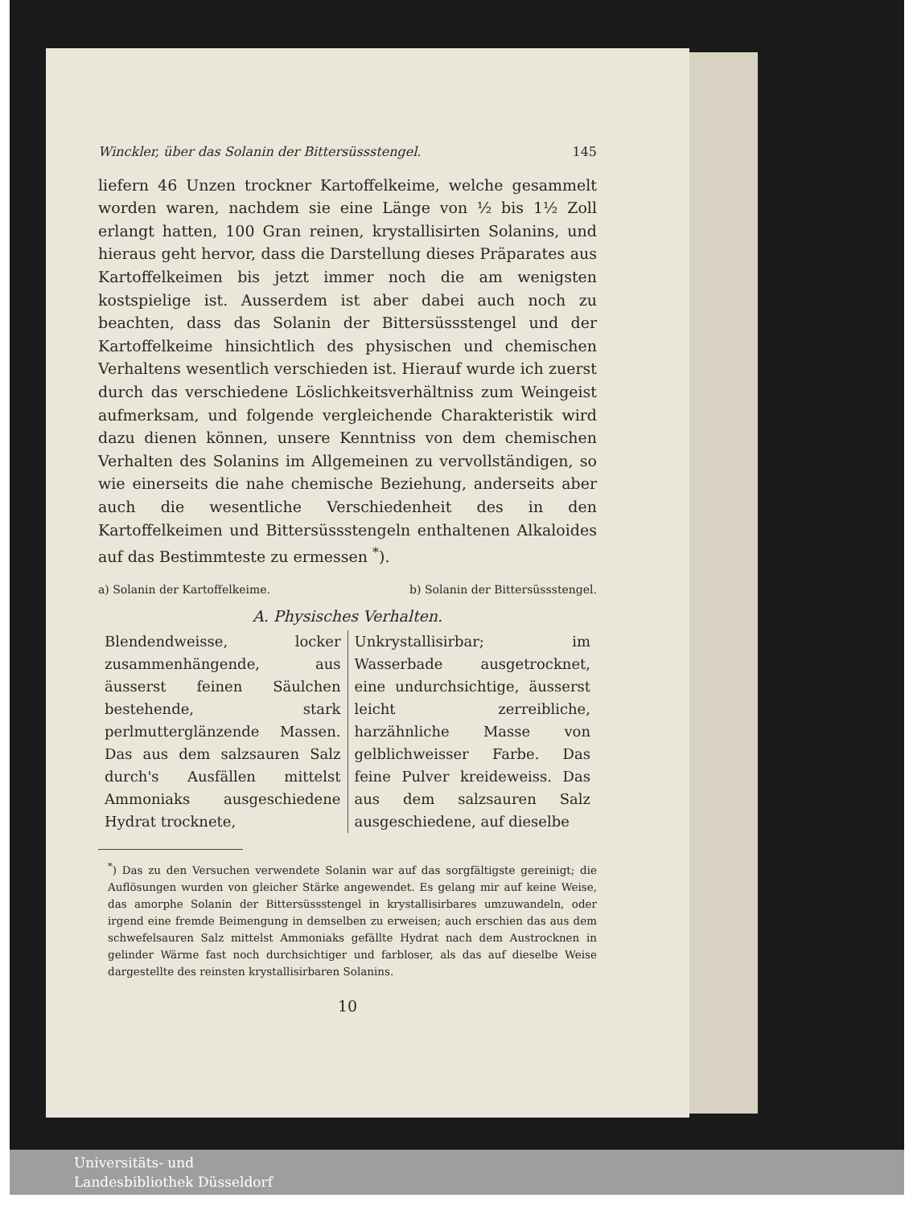Winckler, über das Solanin der Bittersüssstengel. 145
liefern 46 Unzen trockner Kartoffelkeime, welche gesammelt worden waren, nachdem sie eine Länge von ½ bis 1½ Zoll erlangt hatten, 100 Gran reinen, krystallisirten Solanins, und hieraus geht hervor, dass die Darstellung dieses Präparates aus Kartoffelkeimen bis jetzt immer noch die am wenigsten kostspielige ist. Ausserdem ist aber dabei auch noch zu beachten, dass das Solanin der Bittersüssstengel und der Kartoffelkeime hinsichtlich des physischen und chemischen Verhaltens wesentlich verschieden ist. Hierauf wurde ich zuerst durch das verschiedene Löslichkeitsverhältniss zum Weingeist aufmerksam, und folgende vergleichende Charakteristik wird dazu dienen können, unsere Kenntniss von dem chemischen Verhalten des Solanins im Allgemeinen zu vervollständigen, so wie einerseits die nahe chemische Beziehung, anderseits aber auch die wesentliche Verschiedenheit des in den Kartoffelkeimen und Bittersüssstengeln enthaltenen Alkaloides auf das Bestimmteste zu ermessen <sup>*</sup>).
a) Solanin der Kartoffelkeime. b) Solanin der Bittersüssstengel.
A. Physisches Verhalten.
| Blendendweisse, locker zusammenhängende, aus äusserst feinen Säulchen bestehende, stark perlmutterglänzende Massen. Das aus dem salzsauren Salz durch's Ausfällen mittelst Ammoniaks ausgeschiedene Hydrat trocknete, | Unkrystallisirbar; im Wasserbade ausgetrocknet, eine undurchsichtige, äusserst leicht zerreibliche, harzähnliche Masse von gelblichweisser Farbe. Das feine Pulver kreideweiss. Das aus dem salzsauren Salz ausgeschiedene, auf dieselbe |
<sup>*</sup>) Das zu den Versuchen verwendete Solanin war auf das sorgfältigste gereinigt; die Auflösungen wurden von gleicher Stärke angewendet. Es gelang mir auf keine Weise, das amorphe Solanin der Bittersüssstengel in krystallisirbares umzuwandeln, oder irgend eine fremde Beimengung in demselben zu erweisen; auch erschien das aus dem schwefelsauren Salz mittelst Ammoniaks gefällte Hydrat nach dem Austrocknen in gelinder Wärme fast noch durchsichtiger und farbloser, als das auf dieselbe Weise dargestellte des reinsten krystallisirbaren Solanins.
10
Universitäts- und
Landesbibliothek Düsseldorf